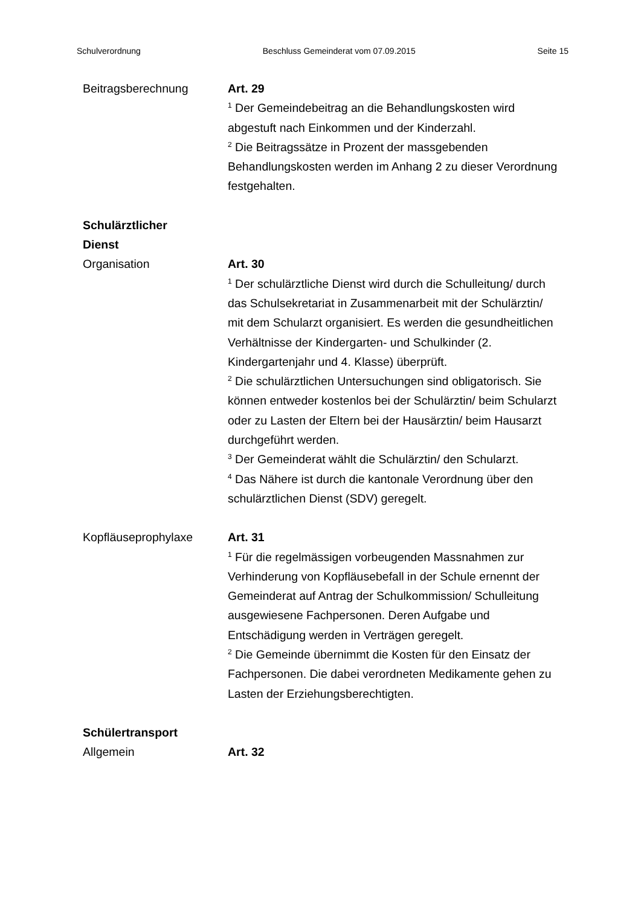Schulverordnung Beschluss Gemeinderat vom 07.09.2015 Seite 15
Beitragsberechnung Art. 29
<sup>1</sup> Der Gemeindebeitrag an die Behandlungskosten wird abgestuft nach Einkommen und der Kinderzahl.
<sup>2</sup> Die Beitragssätze in Prozent der massgebenden Behandlungskosten werden im Anhang 2 zu dieser Verordnung festgehalten.
Schulärztlicher
Dienst
Organisation Art. 30
<sup>1</sup> Der schulärztliche Dienst wird durch die Schulleitung/ durch das Schulsekretariat in Zusammenarbeit mit der Schulärztin/ mit dem Schularzt organisiert. Es werden die gesundheitlichen Verhältnisse der Kindergarten- und Schulkinder (2. Kindergartenjahr und 4. Klasse) überprüft.
<sup>2</sup> Die schulärztlichen Untersuchungen sind obligatorisch. Sie können entweder kostenlos bei der Schulärztin/ beim Schularzt oder zu Lasten der Eltern bei der Hausärztin/ beim Hausarzt durchgeführt werden.
<sup>3</sup> Der Gemeinderat wählt die Schulärztin/ den Schularzt.
<sup>4</sup> Das Nähere ist durch die kantonale Verordnung über den schulärztlichen Dienst (SDV) geregelt.
Kopfläuseprophylaxe Art. 31
<sup>1</sup> Für die regelmässigen vorbeugenden Massnahmen zur Verhinderung von Kopfläusebefall in der Schule ernennt der Gemeinderat auf Antrag der Schulkommission/ Schulleitung ausgewiesene Fachpersonen. Deren Aufgabe und Entschädigung werden in Verträgen geregelt.
<sup>2</sup> Die Gemeinde übernimmt die Kosten für den Einsatz der Fachpersonen. Die dabei verordneten Medikamente gehen zu Lasten der Erziehungsberechtigten.
Schülertransport
Allgemein Art. 32